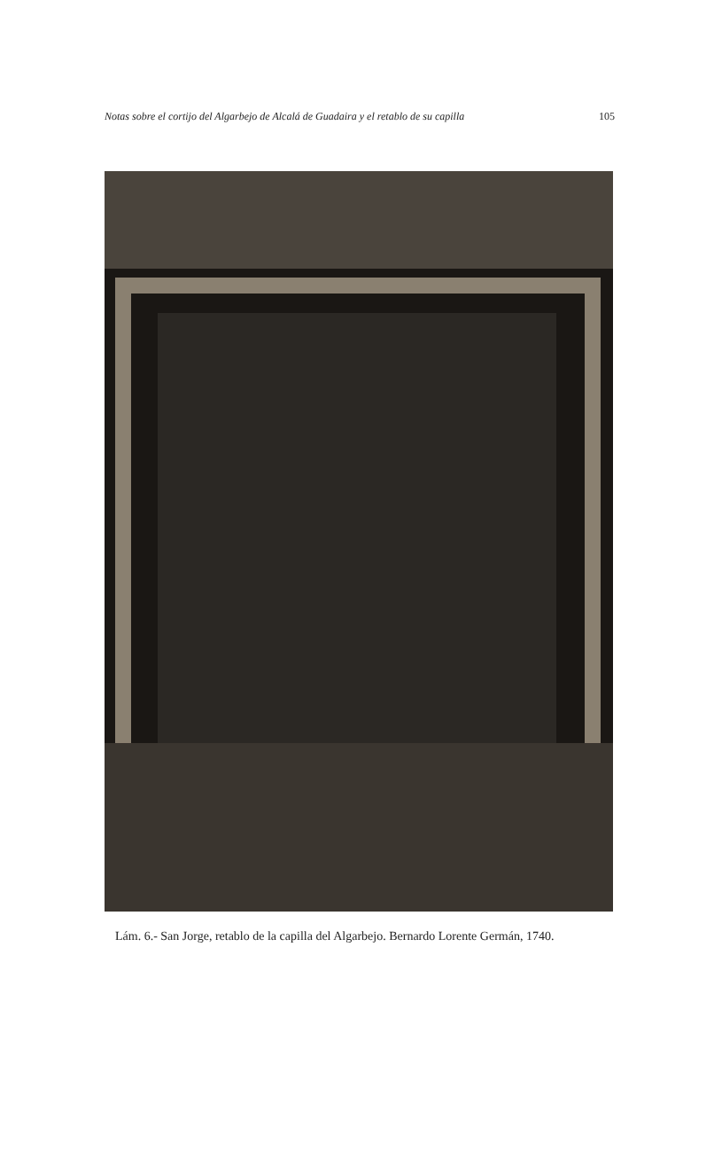Notas sobre el cortijo del Algarbejo de Alcalá de Guadaira y el retablo de su capilla 105
Lám. 6.- San Jorge, retablo de la capilla del Algarbejo. Bernardo Lorente Germán, 1740.